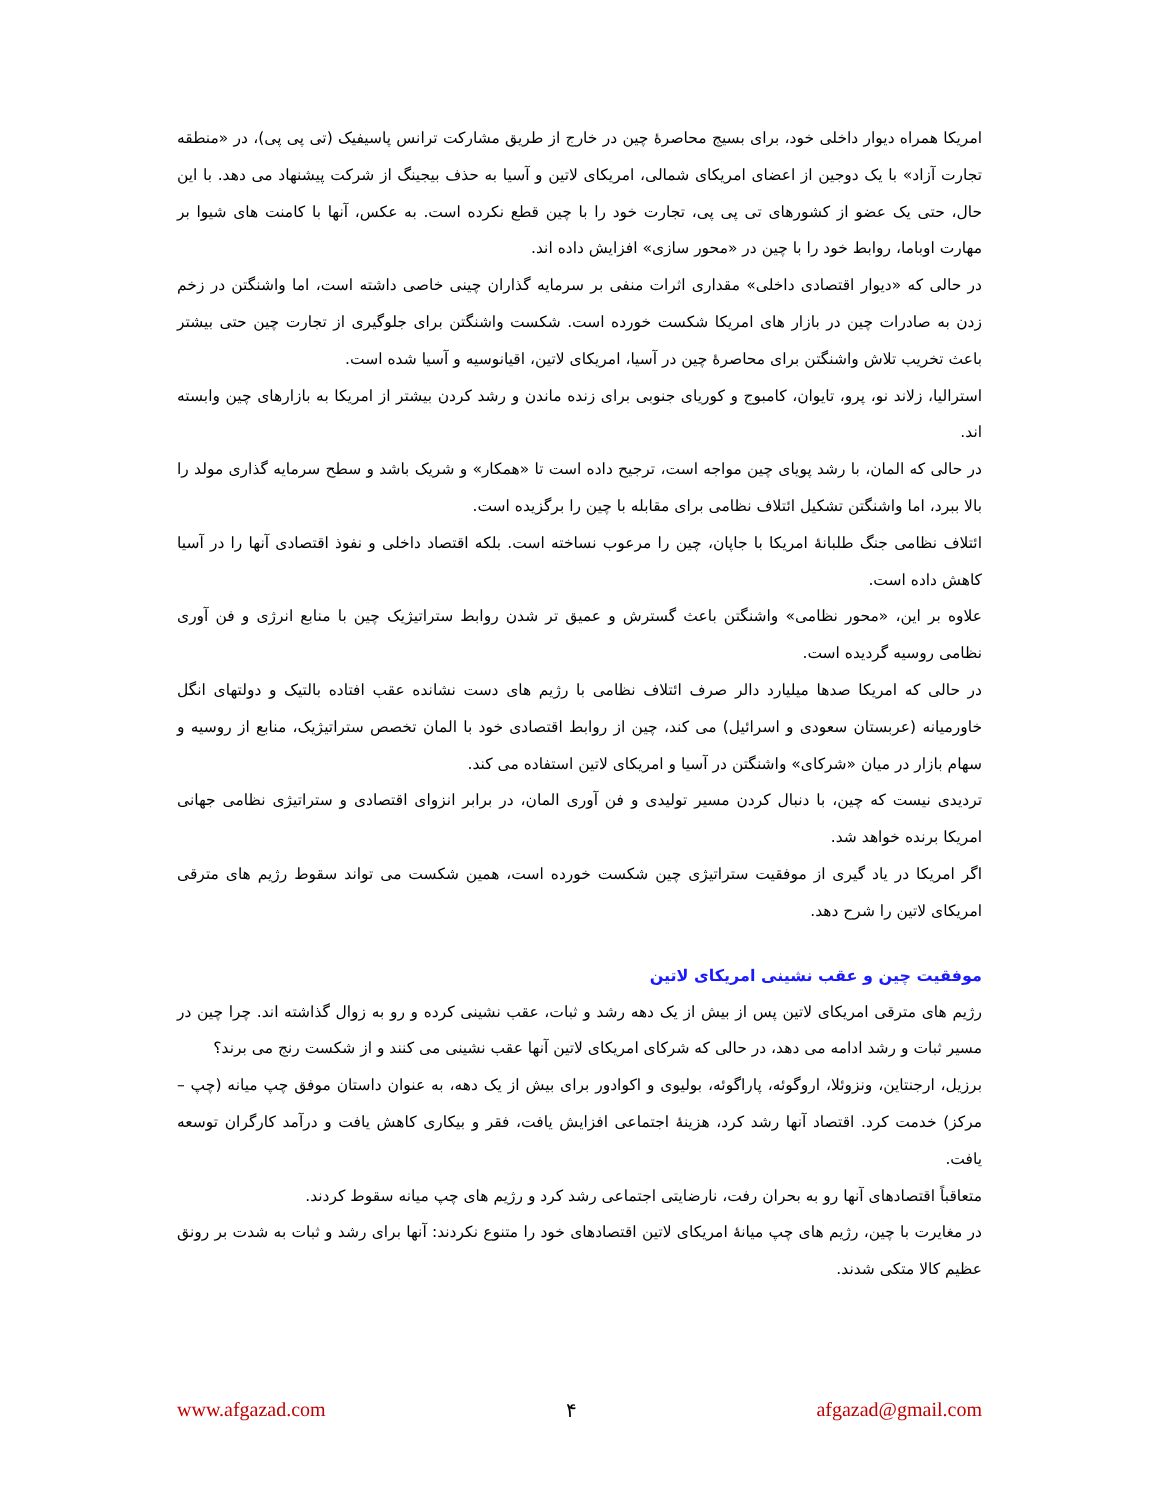امریکا همراه دیوار داخلی خود، برای بسیج محاصرهٔ چین در خارج از طریق مشارکت ترانس پاسیفیک (تی پی پی)، در «منطقه تجارت آزاد» با یک دوجین از اعضای امریکای شمالی، امریکای لاتین و آسیا به حذف بیجینگ از شرکت پیشنهاد می دهد. با این حال، حتی یک عضو از کشورهای تی پی پی، تجارت خود را با چین قطع نکرده است. به عکس، آنها با کامنت های شیوا بر مهارت اوباما، روابط خود را با چین در «محور سازی» افزایش داده اند.
در حالی که «دیوار اقتصادی داخلی» مقداری اثرات منفی بر سرمایه گذاران چینی خاصی داشته است، اما واشنگتن در زخم زدن به صادرات چین در بازار های امریکا شکست خورده است. شکست واشنگتن برای جلوگیری از تجارت چین حتی بیشتر باعث تخریب تلاش واشنگتن برای محاصرهٔ چین در آسیا، امریکای لاتین، اقیانوسیه و آسیا شده است.
استرالیا، زلاند نو، پرو، تایوان، کامبوج و کوریای جنوبی برای زنده ماندن و رشد کردن بیشتر از امریکا به بازارهای چین وابسته اند.
در حالی که المان، با رشد پویای چین مواجه است، ترجیح داده است تا «همکار» و شریک باشد و سطح سرمایه گذاری مولد را بالا ببرد، اما واشنگتن تشکیل ائتلاف نظامی برای مقابله با چین را برگزیده است.
ائتلاف نظامی جنگ طلبانهٔ امریکا با جاپان، چین را مرعوب نساخته است. بلکه اقتصاد داخلی و نفوذ اقتصادی آنها را در آسیا کاهش داده است.
علاوه بر این، «محور نظامی» واشنگتن باعث گسترش و عمیق تر شدن روابط ستراتیژیک چین با منابع انرژی و فن آوری نظامی روسیه گردیده است.
در حالی که امریکا صدها میلیارد دالر صرف ائتلاف نظامی با رژیم های دست نشانده عقب افتاده بالتیک و دولتهای انگل خاورمیانه (عربستان سعودی و اسرائیل) می کند، چین از روابط اقتصادی خود با المان تخصص ستراتیژیک، منابع از روسیه و سهام بازار در میان «شرکای» واشنگتن در آسیا و امریکای لاتین استفاده می کند.
تردیدی نیست که چین، با دنبال کردن مسیر تولیدی و فن آوری المان، در برابر انزوای اقتصادی و ستراتیژی نظامی جهانی امریکا برنده خواهد شد.
اگر امریکا در یاد گیری از موفقیت ستراتیژی چین شکست خورده است، همین شکست می تواند سقوط رژیم های مترقی امریکای لاتین را شرح دهد.
موفقیت چین و عقب نشینی امریکای لاتین
رژیم های مترقی امریکای لاتین پس از بیش از یک دهه رشد و ثبات، عقب نشینی کرده و رو به زوال گذاشته اند. چرا چین در مسیر ثبات و رشد ادامه می دهد، در حالی که شرکای امریکای لاتین آنها عقب نشینی می کنند و از شکست رنج می برند؟
برزیل، ارجنتاین، ونزوئلا، اروگوئه، پاراگوئه، بولیوی و اکوادور برای بیش از یک دهه، به عنوان داستان موفق چپ میانه (چپ – مرکز) خدمت کرد. اقتصاد آنها رشد کرد، هزینهٔ اجتماعی افزایش یافت، فقر و بیکاری کاهش یافت و درآمد کارگران توسعه یافت.
متعاقباً اقتصادهای آنها رو به بحران رفت، نارضایتی اجتماعی رشد کرد و رژیم های چپ میانه سقوط کردند.
در مغایرت با چین، رژیم های چپ میانهٔ امریکای لاتین اقتصادهای خود را متنوع نکردند: آنها برای رشد و ثبات به شدت بر رونق عظیم کالا متکی شدند.
www.afgazad.com ۴ afgazad@gmail.com